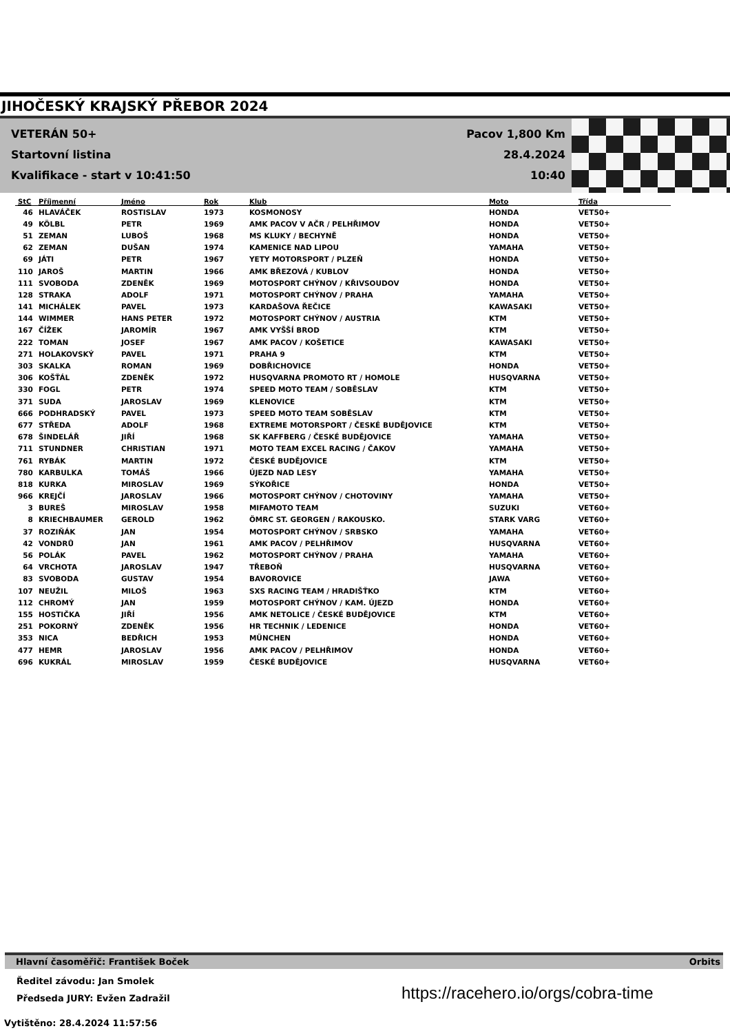JIHOČESKÝ KRAJSKÝ PŘEBOR 2024
VETERÁN 50+
Startovní listina
Kvalifikace - start v 10:41:50
Pacov 1,800 Km
28.4.2024 10:40
| StC | Příjmenní | Jméno | Rok | Klub | Moto | Třída |
| --- | --- | --- | --- | --- | --- | --- |
| 46 | HLAVÁČEK | ROSTISLAV | 1973 | KOSMONOSY | HONDA | VET50+ |
| 49 | KÖLBL | PETR | 1969 | AMK PACOV V AČR / PELHŘIMOV | HONDA | VET50+ |
| 51 | ZEMAN | LUBOŠ | 1968 | MS KLUKY / BECHYNĚ | HONDA | VET50+ |
| 62 | ZEMAN | DUŠAN | 1974 | KAMENICE NAD LIPOU | YAMAHA | VET50+ |
| 69 | JÁTI | PETR | 1967 | YETY MOTORSPORT / PLZEŇ | HONDA | VET50+ |
| 110 | JAROŠ | MARTIN | 1966 | AMK BŘEZOVÁ / KUBLOV | HONDA | VET50+ |
| 111 | SVOBODA | ZDENĚK | 1969 | MOTOSPORT CHÝNOV / KŘIVSOUDOV | HONDA | VET50+ |
| 128 | STRAKA | ADOLF | 1971 | MOTOSPORT CHÝNOV / PRAHA | YAMAHA | VET50+ |
| 141 | MICHÁLEK | PAVEL | 1973 | KARDAŠOVA ŘEČICE | KAWASAKI | VET50+ |
| 144 | WIMMER | HANS PETER | 1972 | MOTOSPORT CHÝNOV / AUSTRIA | KTM | VET50+ |
| 167 | ČÍŽEK | JAROMÍR | 1967 | AMK VYŠŠÍ BROD | KTM | VET50+ |
| 222 | TOMAN | JOSEF | 1967 | AMK PACOV / KOŠETICE | KAWASAKI | VET50+ |
| 271 | HOLAKOVSKÝ | PAVEL | 1971 | PRAHA 9 | KTM | VET50+ |
| 303 | SKALKA | ROMAN | 1969 | DOBŘICHOVICE | HONDA | VET50+ |
| 306 | KOŠŤÁL | ZDENĚK | 1972 | HUSQVARNA PROMOTO RT / HOMOLE | HUSQVARNA | VET50+ |
| 330 | FOGL | PETR | 1974 | SPEED MOTO TEAM / SOBĚSLAV | KTM | VET50+ |
| 371 | SUDA | JAROSLAV | 1969 | KLENOVICE | KTM | VET50+ |
| 666 | PODHRADSKÝ | PAVEL | 1973 | SPEED MOTO TEAM SOBĚSLAV | KTM | VET50+ |
| 677 | STŘEDA | ADOLF | 1968 | EXTREME MOTORSPORT / ČESKÉ BUDĚJOVICE | KTM | VET50+ |
| 678 | ŠINDELÁŘ | JIŘÍ | 1968 | SK KAFFBERG / ČESKÉ BUDĚJOVICE | YAMAHA | VET50+ |
| 711 | STUNDNER | CHRISTIAN | 1971 | MOTO TEAM EXCEL RACING / ČAKOV | YAMAHA | VET50+ |
| 761 | RYBÁK | MARTIN | 1972 | ČESKÉ BUDĚJOVICE | KTM | VET50+ |
| 780 | KARBULKA | TOMÁŠ | 1966 | ÚJEZD NAD LESY | YAMAHA | VET50+ |
| 818 | KURKA | MIROSLAV | 1969 | SÝKOŘICE | HONDA | VET50+ |
| 966 | KREJČÍ | JAROSLAV | 1966 | MOTOSPORT CHÝNOV / CHOTOVINY | YAMAHA | VET50+ |
| 3 | BUREŠ | MIROSLAV | 1958 | MIFAMOTO TEAM | SUZUKI | VET60+ |
| 8 | KRIECHBAUMER | GEROLD | 1962 | ÖMRC ST. GEORGEN / RAKOUSKO. | STARK VARG | VET60+ |
| 37 | ROZIŇÁK | JAN | 1954 | MOTOSPORT CHÝNOV / SRBSKO | YAMAHA | VET60+ |
| 42 | VONDRŮ | JAN | 1961 | AMK PACOV / PELHŘIMOV | HUSQVARNA | VET60+ |
| 56 | POLÁK | PAVEL | 1962 | MOTOSPORT CHÝNOV / PRAHA | YAMAHA | VET60+ |
| 64 | VRCHOTA | JAROSLAV | 1947 | TŘEBOŇ | HUSQVARNA | VET60+ |
| 83 | SVOBODA | GUSTAV | 1954 | BAVOROVICE | JAWA | VET60+ |
| 107 | NEUŽIL | MILOŠ | 1963 | SXS RACING TEAM / HRADIŠŤKO | KTM | VET60+ |
| 112 | CHROMÝ | JAN | 1959 | MOTOSPORT CHÝNOV / KAM. ÚJEZD | HONDA | VET60+ |
| 155 | HOSTIČKA | JIŘÍ | 1956 | AMK NETOLICE / ČESKÉ BUDĚJOVICE | KTM | VET60+ |
| 251 | POKORNÝ | ZDENĚK | 1956 | HR TECHNIK / LEDENICE | HONDA | VET60+ |
| 353 | NICA | BEDŘICH | 1953 | MÜNCHEN | HONDA | VET60+ |
| 477 | HEMR | JAROSLAV | 1956 | AMK PACOV / PELHŘIMOV | HONDA | VET60+ |
| 696 | KUKRÁL | MIROSLAV | 1959 | ČESKÉ BUDĚJOVICE | HUSQVARNA | VET60+ |
Hlavní časoměřič: František Boček Orbits
Ředitel závodu: Jan Smolek
Předseda JURY: Evžen Zadražil
https://racehero.io/orgs/cobra-time
Vytištěno: 28.4.2024 11:57:56